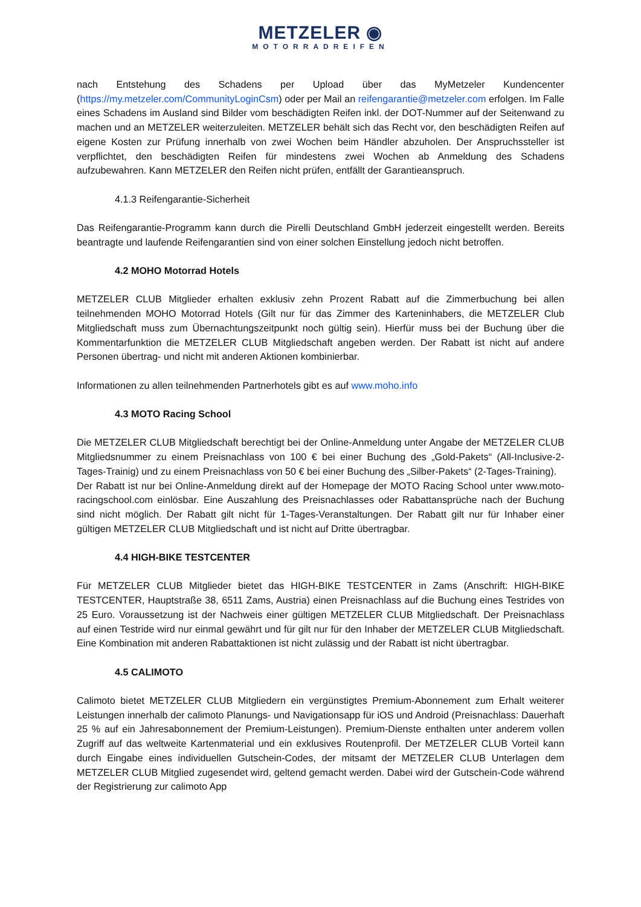METZELER ◉
MOTORRADREIFEN
nach Entstehung des Schadens per Upload über das MyMetzeler Kundencenter (https://my.metzeler.com/CommunityLoginCsm) oder per Mail an reifengarantie@metzeler.com erfolgen. Im Falle eines Schadens im Ausland sind Bilder vom beschädigten Reifen inkl. der DOT-Nummer auf der Seitenwand zu machen und an METZELER weiterzuleiten. METZELER behält sich das Recht vor, den beschädigten Reifen auf eigene Kosten zur Prüfung innerhalb von zwei Wochen beim Händler abzuholen. Der Anspruchssteller ist verpflichtet, den beschädigten Reifen für mindestens zwei Wochen ab Anmeldung des Schadens aufzubewahren. Kann METZELER den Reifen nicht prüfen, entfällt der Garantieanspruch.
4.1.3 Reifengarantie-Sicherheit
Das Reifengarantie-Programm kann durch die Pirelli Deutschland GmbH jederzeit eingestellt werden. Bereits beantragte und laufende Reifengarantien sind von einer solchen Einstellung jedoch nicht betroffen.
4.2 MOHO Motorrad Hotels
METZELER CLUB Mitglieder erhalten exklusiv zehn Prozent Rabatt auf die Zimmerbuchung bei allen teilnehmenden MOHO Motorrad Hotels (Gilt nur für das Zimmer des Karteninhabers, die METZELER Club Mitgliedschaft muss zum Übernachtungszeitpunkt noch gültig sein). Hierfür muss bei der Buchung über die Kommentarfunktion die METZELER CLUB Mitgliedschaft angeben werden. Der Rabatt ist nicht auf andere Personen übertrag- und nicht mit anderen Aktionen kombinierbar.
Informationen zu allen teilnehmenden Partnerhotels gibt es auf www.moho.info
4.3 MOTO Racing School
Die METZELER CLUB Mitgliedschaft berechtigt bei der Online-Anmeldung unter Angabe der METZELER CLUB Mitgliedsnummer zu einem Preisnachlass von 100 € bei einer Buchung des „Gold-Pakets“ (All-Inclusive-2-Tages-Trainig) und zu einem Preisnachlass von 50 € bei einer Buchung des „Silber-Pakets“ (2-Tages-Training).
Der Rabatt ist nur bei Online-Anmeldung direkt auf der Homepage der MOTO Racing School unter www.moto-racingschool.com einlösbar. Eine Auszahlung des Preisnachlasses oder Rabattansprüche nach der Buchung sind nicht möglich. Der Rabatt gilt nicht für 1-Tages-Veranstaltungen. Der Rabatt gilt nur für Inhaber einer gültigen METZELER CLUB Mitgliedschaft und ist nicht auf Dritte übertragbar.
4.4 HIGH-BIKE TESTCENTER
Für METZELER CLUB Mitglieder bietet das HIGH-BIKE TESTCENTER in Zams (Anschrift: HIGH-BIKE TESTCENTER, Hauptstraße 38, 6511 Zams, Austria) einen Preisnachlass auf die Buchung eines Testrides von 25 Euro. Voraussetzung ist der Nachweis einer gültigen METZELER CLUB Mitgliedschaft. Der Preisnachlass auf einen Testride wird nur einmal gewährt und für gilt nur für den Inhaber der METZELER CLUB Mitgliedschaft. Eine Kombination mit anderen Rabattaktionen ist nicht zulässig und der Rabatt ist nicht übertragbar.
4.5 CALIMOTO
Calimoto bietet METZELER CLUB Mitgliedern ein vergünstigtes Premium-Abonnement zum Erhalt weiterer Leistungen innerhalb der calimoto Planungs- und Navigationsapp für iOS und Android (Preisnachlass: Dauerhaft 25 % auf ein Jahresabonnement der Premium-Leistungen). Premium-Dienste enthalten unter anderem vollen Zugriff auf das weltweite Kartenmaterial und ein exklusives Routenprofil. Der METZELER CLUB Vorteil kann durch Eingabe eines individuellen Gutschein-Codes, der mitsamt der METZELER CLUB Unterlagen dem METZELER CLUB Mitglied zugesendet wird, geltend gemacht werden. Dabei wird der Gutschein-Code während der Registrierung zur calimoto App